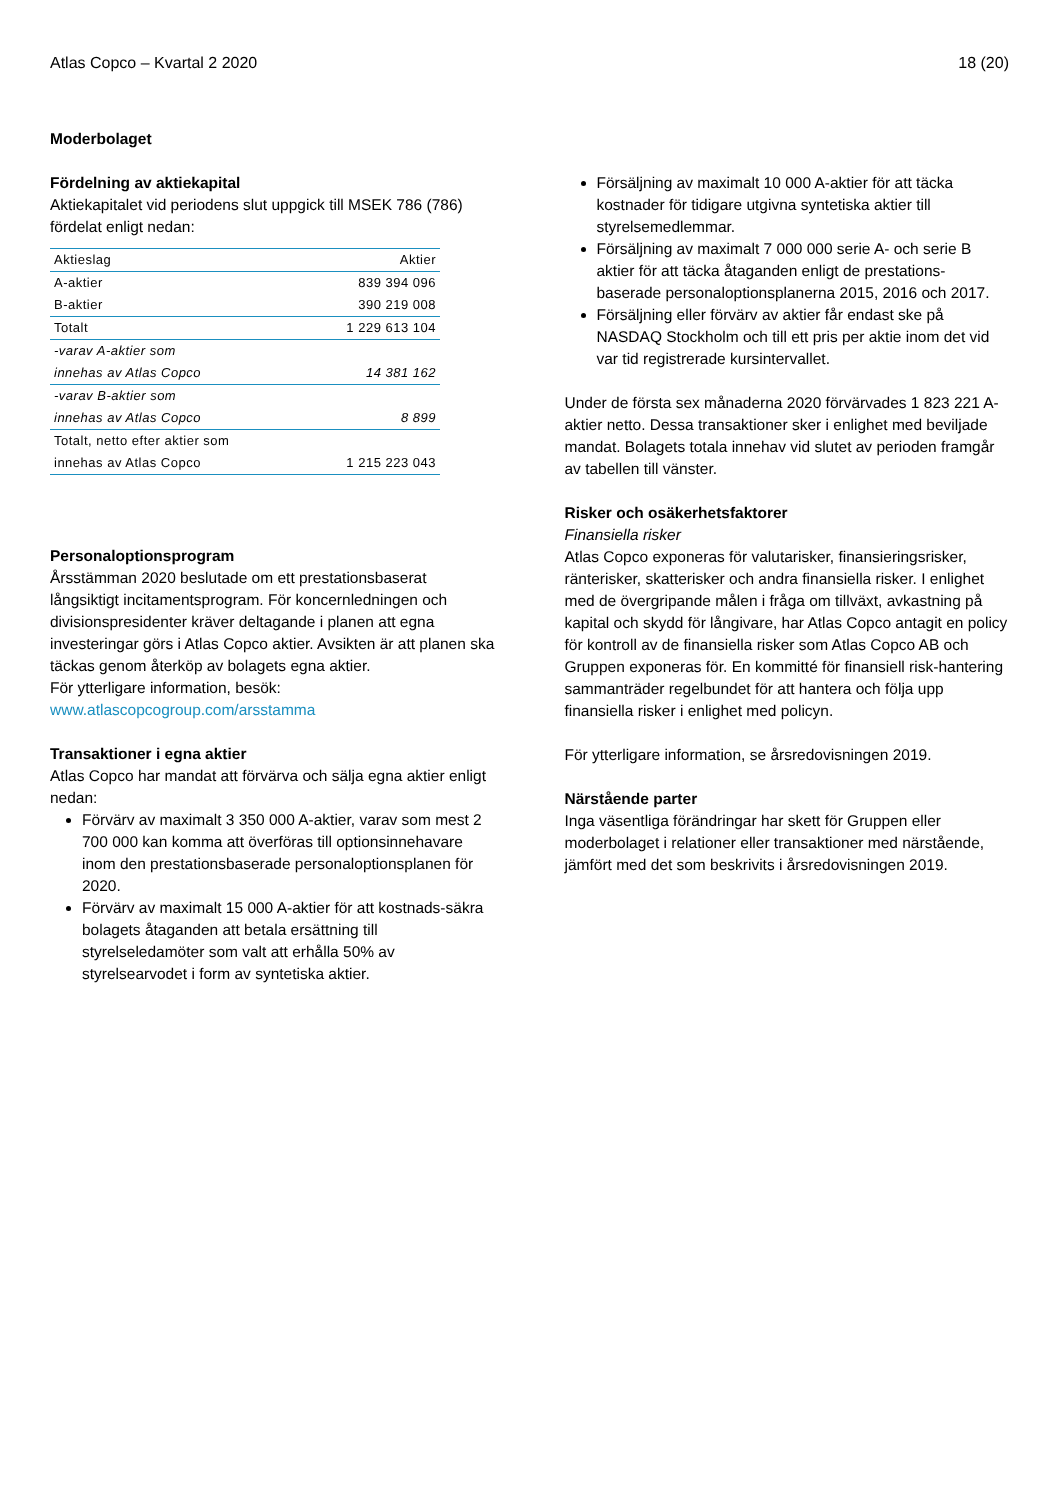Atlas Copco – Kvartal 2 2020 18 (20)
Moderbolaget
Fördelning av aktiekapital
Aktiekapitalet vid periodens slut uppgick till MSEK 786 (786) fördelat enligt nedan:
| Aktieslag | Aktier |
| --- | --- |
| A-aktier | 839 394 096 |
| B-aktier | 390 219 008 |
| Totalt | 1 229 613 104 |
| -varav A-aktier som innehas av Atlas Copco | 14 381 162 |
| -varav B-aktier som innehas av Atlas Copco | 8 899 |
| Totalt, netto efter aktier som innehas av Atlas Copco | 1 215 223 043 |
Personaloptionsprogram
Årsstämman 2020 beslutade om ett prestationsbaserat långsiktigt incitamentsprogram. För koncernledningen och divisionspresidenter kräver deltagande i planen att egna investeringar görs i Atlas Copco aktier. Avsikten är att planen ska täckas genom återköp av bolagets egna aktier.
För ytterligare information, besök:
www.atlascopcogroup.com/arsstamma
Transaktioner i egna aktier
Atlas Copco har mandat att förvärva och sälja egna aktier enligt nedan:
Förvärv av maximalt 3 350 000 A-aktier, varav som mest 2 700 000 kan komma att överföras till optionsinnehavare inom den prestationsbaserade personaloptionsplanen för 2020.
Förvärv av maximalt 15 000 A-aktier för att kostnads-säkra bolagets åtaganden att betala ersättning till styrelseledamöter som valt att erhålla 50% av styrelsearvodet i form av syntetiska aktier.
Försäljning av maximalt 10 000 A-aktier för att täcka kostnader för tidigare utgivna syntetiska aktier till styrelsemedlemmar.
Försäljning av maximalt 7 000 000 serie A- och serie B aktier för att täcka åtaganden enligt de prestations-baserade personaloptionsplanerna 2015, 2016 och 2017.
Försäljning eller förvärv av aktier får endast ske på NASDAQ Stockholm och till ett pris per aktie inom det vid var tid registrerade kursintervallet.
Under de första sex månaderna 2020 förvärvades 1 823 221 A-aktier netto. Dessa transaktioner sker i enlighet med beviljade mandat. Bolagets totala innehav vid slutet av perioden framgår av tabellen till vänster.
Risker och osäkerhetsfaktorer
Finansiella risker
Atlas Copco exponeras för valutarisker, finansieringsrisker, ränterisker, skatterisker och andra finansiella risker. I enlighet med de övergripande målen i fråga om tillväxt, avkastning på kapital och skydd för långivare, har Atlas Copco antagit en policy för kontroll av de finansiella risker som Atlas Copco AB och Gruppen exponeras för. En kommitté för finansiell risk-hantering sammanträder regelbundet för att hantera och följa upp finansiella risker i enlighet med policyn.
För ytterligare information, se årsredovisningen 2019.
Närstående parter
Inga väsentliga förändringar har skett för Gruppen eller moderbolaget i relationer eller transaktioner med närstående, jämfört med det som beskrivits i årsredovisningen 2019.